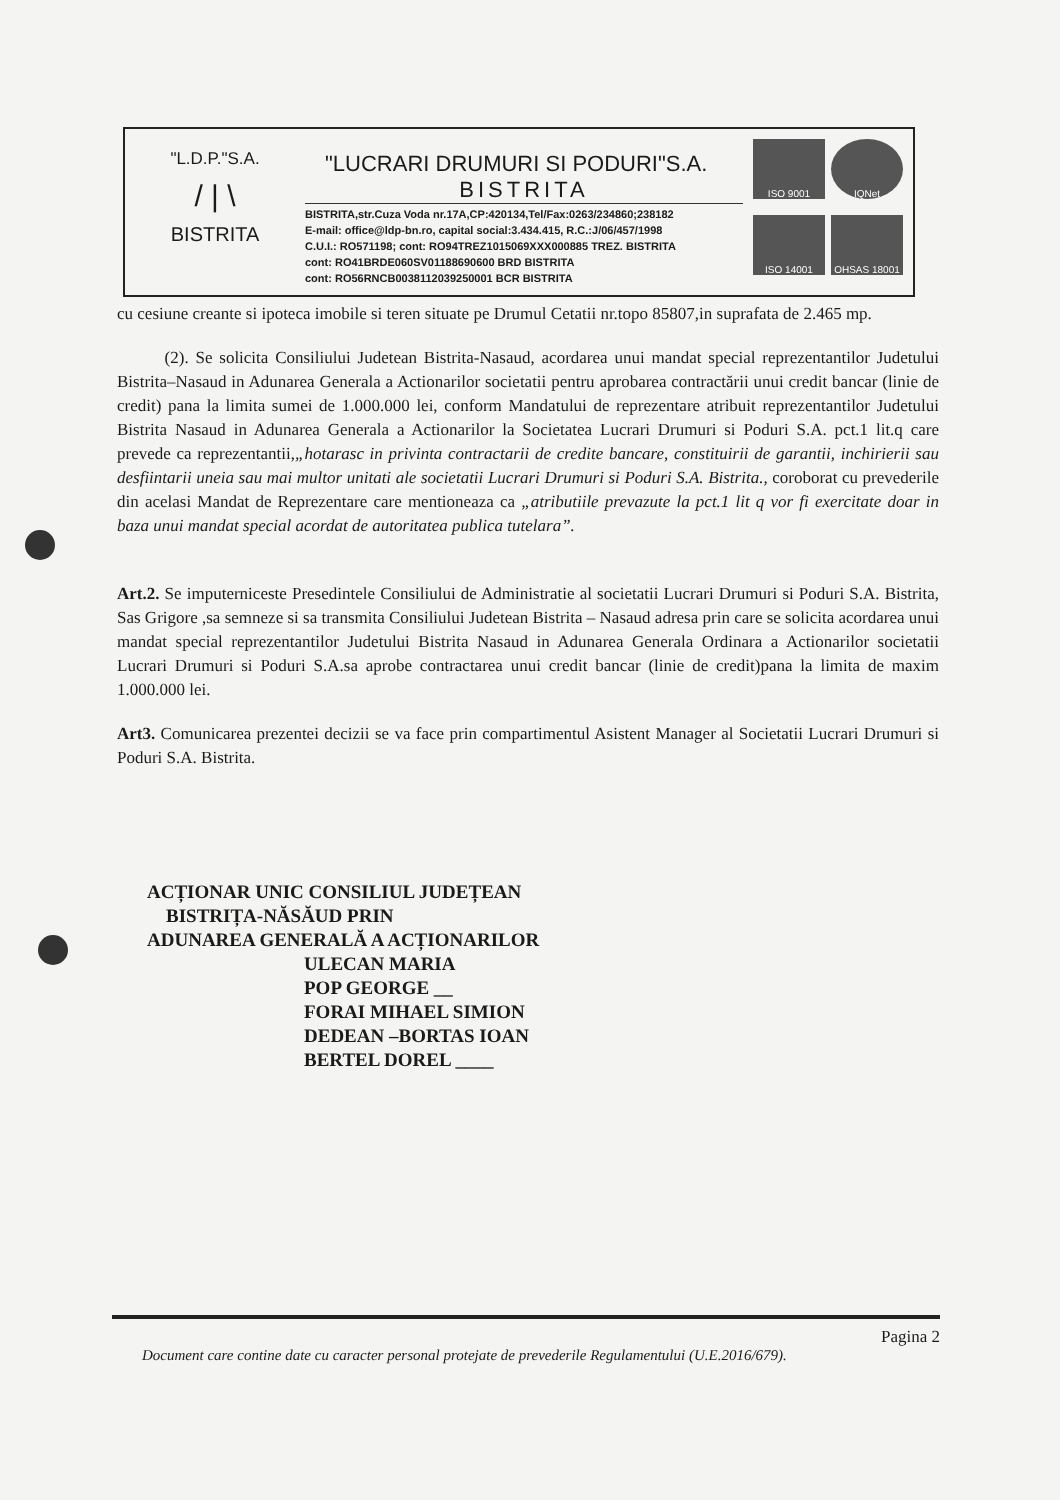"L.D.P."S.A.
/ | \
BISTRITA
"LUCRARI DRUMURI SI PODURI"S.A.
BISTRITA
BISTRITA,str.Cuza Voda nr.17A,CP:420134,Tel/Fax:0263/234860;238182
E-mail: office@ldp-bn.ro, capital social:3.434.415, R.C.:J/06/457/1998
C.U.I.: RO571198; cont: RO94TREZ1015069XXX000885 TREZ. BISTRITA
cont: RO41BRDE060SV01188690600 BRD BISTRITA
cont: RO56RNCB0038112039250001 BCR BISTRITA
ISO 9001
IQNet
ISO 14001
OHSAS 18001
cu cesiune creante si ipoteca imobile si teren situate pe Drumul Cetatii nr.topo 85807,in suprafata de 2.465 mp.
(2). Se solicita Consiliului Judetean Bistrita-Nasaud, acordarea unui mandat special reprezentantilor Judetului Bistrita–Nasaud in Adunarea Generala a Actionarilor societatii pentru aprobarea contractării unui credit bancar (linie de credit) pana la limita sumei de 1.000.000 lei, conform Mandatului de reprezentare atribuit reprezentantilor Judetului Bistrita Nasaud in Adunarea Generala a Actionarilor la Societatea Lucrari Drumuri si Poduri S.A. pct.1 lit.q care prevede ca reprezentantii,„hotarasc in privinta contractarii de credite bancare, constituirii de garantii, inchirierii sau desfiintarii uneia sau mai multor unitati ale societatii Lucrari Drumuri si Poduri S.A. Bistrita., coroborat cu prevederile din acelasi Mandat de Reprezentare care mentioneaza ca „atributiile prevazute la pct.1 lit q vor fi exercitate doar in baza unui mandat special acordat de autoritatea publica tutelara”.
Art.2. Se imputerniceste Presedintele Consiliului de Administratie al societatii Lucrari Drumuri si Poduri S.A. Bistrita, Sas Grigore ,sa semneze si sa transmita Consiliului Judetean Bistrita – Nasaud adresa prin care se solicita acordarea unui mandat special reprezentantilor Judetului Bistrita Nasaud in Adunarea Generala Ordinara a Actionarilor societatii Lucrari Drumuri si Poduri S.A.sa aprobe contractarea unui credit bancar (linie de credit)pana la limita de maxim 1.000.000 lei.
Art3. Comunicarea prezentei decizii se va face prin compartimentul Asistent Manager al Societatii Lucrari Drumuri si Poduri S.A. Bistrita.
ACȚIONAR UNIC CONSILIUL JUDEȚEAN
BISTRIȚA-NĂSĂUD PRIN
ADUNAREA GENERALĂ A ACȚIONARILOR
ULECAN MARIA
POP GEORGE __
FORAI MIHAEL SIMION
DEDEAN –BORTAS IOAN
BERTEL DOREL ____
Pagina 2
Document care contine date cu caracter personal protejate de prevederile Regulamentului (U.E.2016/679).